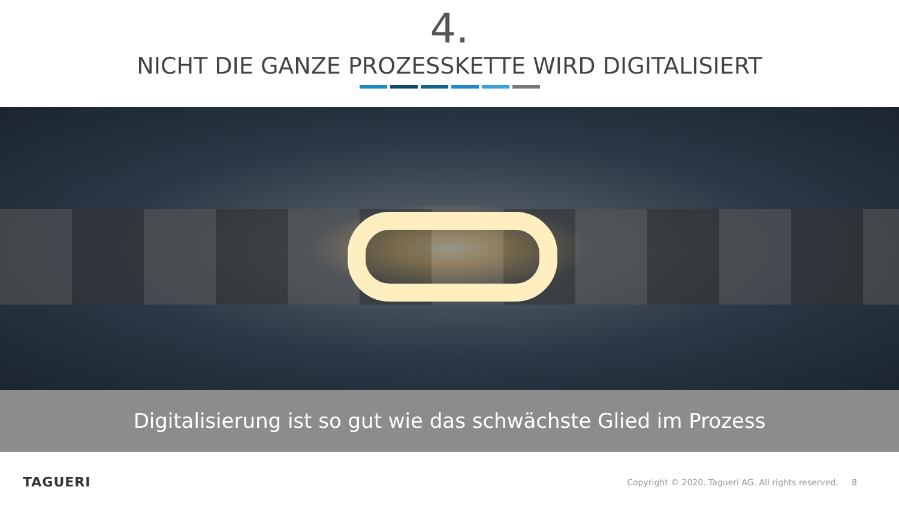4.
NICHT DIE GANZE PROZESSKETTE WIRD DIGITALISIERT
Digitalisierung ist so gut wie das schwächste Glied im Prozess
TAGUERI
Copyright © 2020. Tagueri AG. All rights reserved. 8